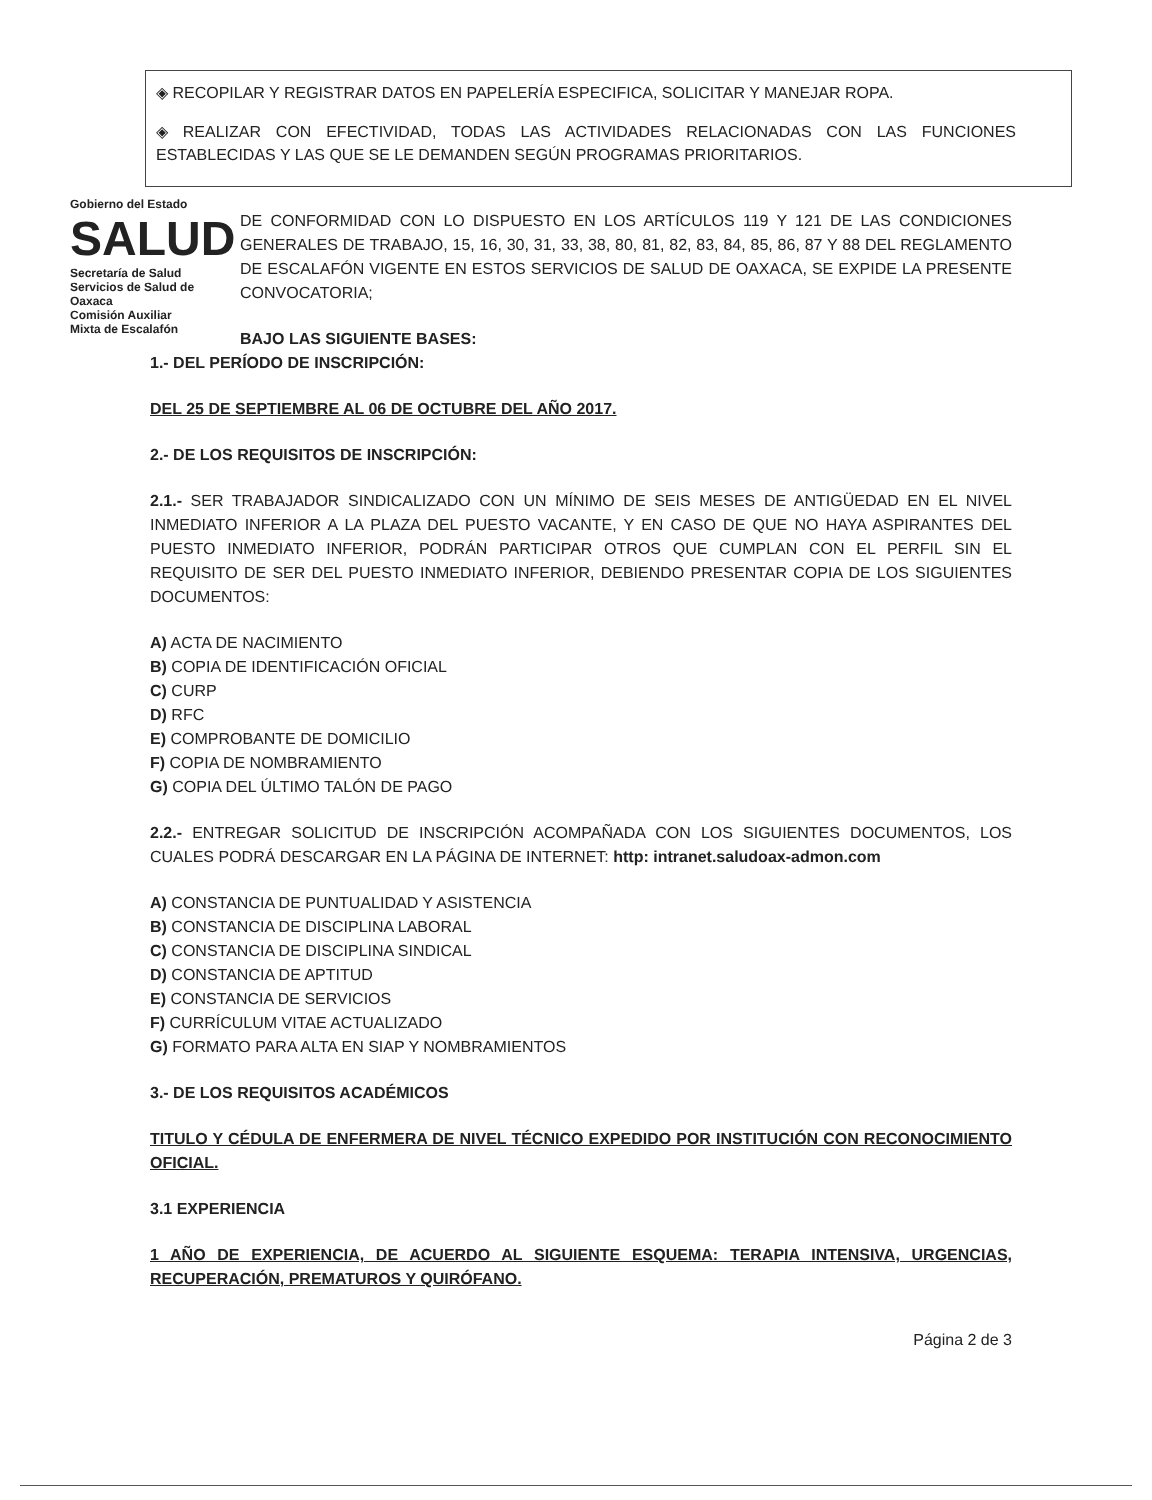◈ RECOPILAR Y REGISTRAR DATOS EN PAPELERÍA ESPECIFICA, SOLICITAR Y MANEJAR ROPA.
◈ REALIZAR CON EFECTIVIDAD, TODAS LAS ACTIVIDADES RELACIONADAS CON LAS FUNCIONES ESTABLECIDAS Y LAS QUE SE LE DEMANDEN SEGÚN PROGRAMAS PRIORITARIOS.
Gobierno del Estado
SALUD
Secretaría de Salud
Servicios de Salud de Oaxaca
Comisión Auxiliar
Mixta de Escalafón
DE CONFORMIDAD CON LO DISPUESTO EN LOS ARTÍCULOS 119 Y 121 DE LAS CONDICIONES GENERALES DE TRABAJO, 15, 16, 30, 31, 33, 38, 80, 81, 82, 83, 84, 85, 86, 87 Y 88 DEL REGLAMENTO DE ESCALAFÓN VIGENTE EN ESTOS SERVICIOS DE SALUD DE OAXACA, SE EXPIDE LA PRESENTE CONVOCATORIA;
BAJO LAS SIGUIENTE BASES:
1.- DEL PERÍODO DE INSCRIPCIÓN:
DEL 25 DE SEPTIEMBRE AL 06 DE OCTUBRE DEL AÑO 2017.
2.- DE LOS REQUISITOS DE INSCRIPCIÓN:
2.1.- SER TRABAJADOR SINDICALIZADO CON UN MÍNIMO DE SEIS MESES DE ANTIGÜEDAD EN EL NIVEL INMEDIATO INFERIOR A LA PLAZA DEL PUESTO VACANTE, Y EN CASO DE QUE NO HAYA ASPIRANTES DEL PUESTO INMEDIATO INFERIOR, PODRÁN PARTICIPAR OTROS QUE CUMPLAN CON EL PERFIL SIN EL REQUISITO DE SER DEL PUESTO INMEDIATO INFERIOR, DEBIENDO PRESENTAR COPIA DE LOS SIGUIENTES DOCUMENTOS:
A) ACTA DE NACIMIENTO
B) COPIA DE IDENTIFICACIÓN OFICIAL
C) CURP
D) RFC
E) COMPROBANTE DE DOMICILIO
F) COPIA DE NOMBRAMIENTO
G) COPIA DEL ÚLTIMO TALÓN DE PAGO
2.2.- ENTREGAR SOLICITUD DE INSCRIPCIÓN ACOMPAÑADA CON LOS SIGUIENTES DOCUMENTOS, LOS CUALES PODRÁ DESCARGAR EN LA PÁGINA DE INTERNET: http: intranet.saludoax-admon.com
A) CONSTANCIA DE PUNTUALIDAD Y ASISTENCIA
B) CONSTANCIA DE DISCIPLINA LABORAL
C) CONSTANCIA DE DISCIPLINA SINDICAL
D) CONSTANCIA DE APTITUD
E) CONSTANCIA DE SERVICIOS
F) CURRÍCULUM VITAE ACTUALIZADO
G) FORMATO PARA ALTA EN SIAP Y NOMBRAMIENTOS
3.- DE LOS REQUISITOS ACADÉMICOS
TITULO Y CÉDULA DE ENFERMERA DE NIVEL TÉCNICO EXPEDIDO POR INSTITUCIÓN CON RECONOCIMIENTO OFICIAL.
3.1 EXPERIENCIA
1 AÑO DE EXPERIENCIA, DE ACUERDO AL SIGUIENTE ESQUEMA: TERAPIA INTENSIVA, URGENCIAS, RECUPERACIÓN, PREMATUROS Y QUIRÓFANO.
Página 2 de 3